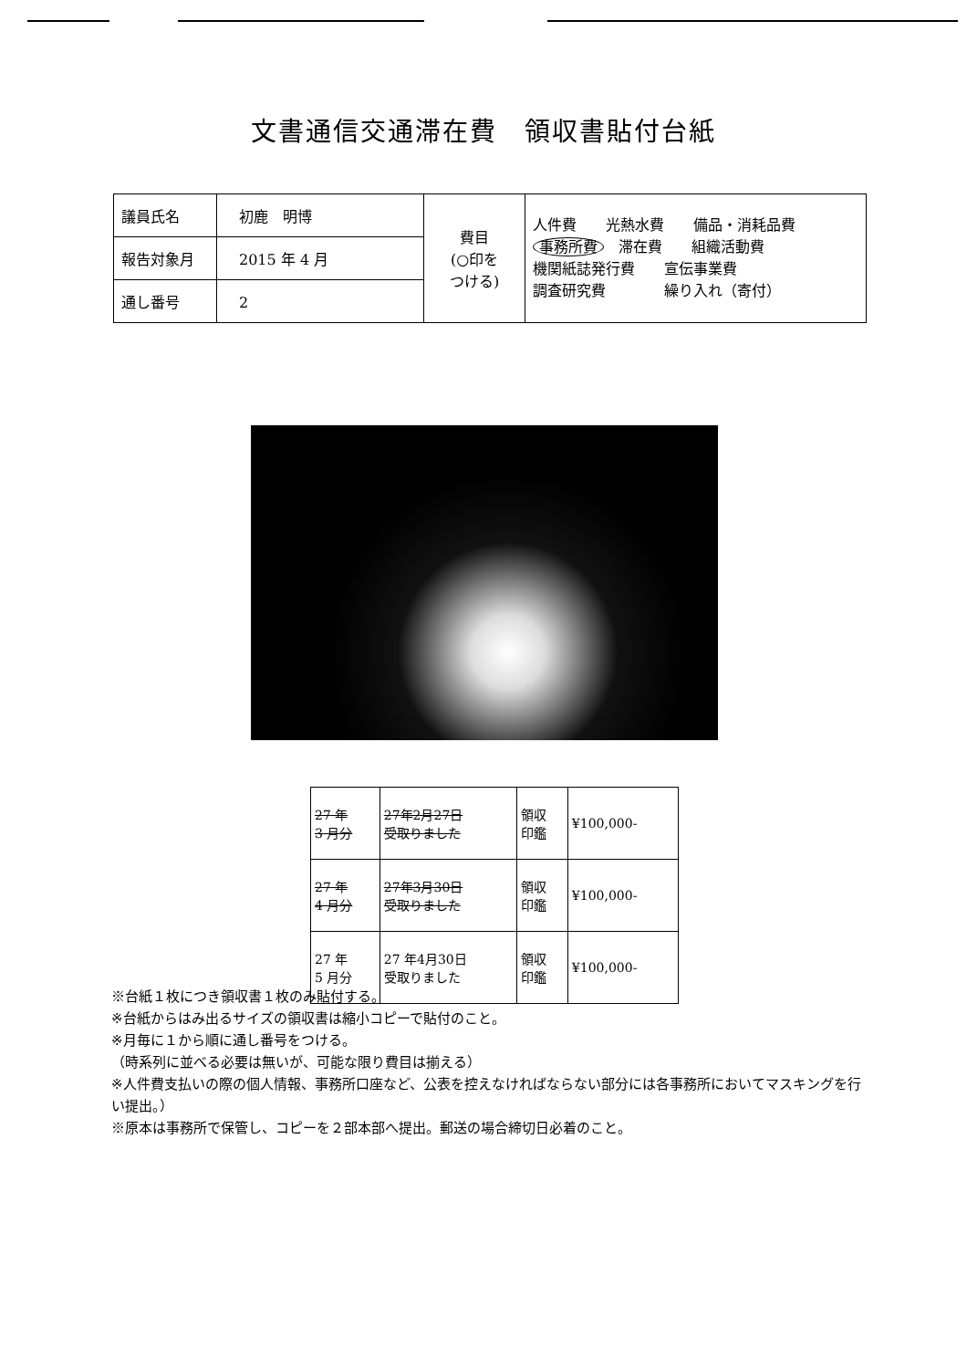文書通信交通滞在費　領収書貼付台紙
| 議員氏名 | 初鹿 明博 | 費目 (○印を つける) | 人件費 光熱水費 備品・消耗品費 事務所費 滞在費 組織活動費 機関紙誌発行費 宣伝事業費 調査研究費 繰り入れ（寄付） |
| 報告対象月 | 2015 年 4 月 | | |
| 通し番号 | 2 | | |
| 27 年 3 月分 | 27年2月27日 受取りました | 領収 印鑑 | ¥100,000- |
| 27 年 4 月分 | 27年3月30日 受取りました | 領収 印鑑 | ¥100,000- |
| 27 年 5 月分 | 27 年4月30日 受取りました | 領収 印鑑 | ¥100,000- |
※台紙１枚につき領収書１枚のみ貼付する。
※台紙からはみ出るサイズの領収書は縮小コピーで貼付のこと。
※月毎に１から順に通し番号をつける。
（時系列に並べる必要は無いが、可能な限り費目は揃える）
※人件費支払いの際の個人情報、事務所口座など、公表を控えなければならない部分には各事務所においてマスキングを行い提出。）
※原本は事務所で保管し、コピーを２部本部へ提出。郵送の場合締切日必着のこと。